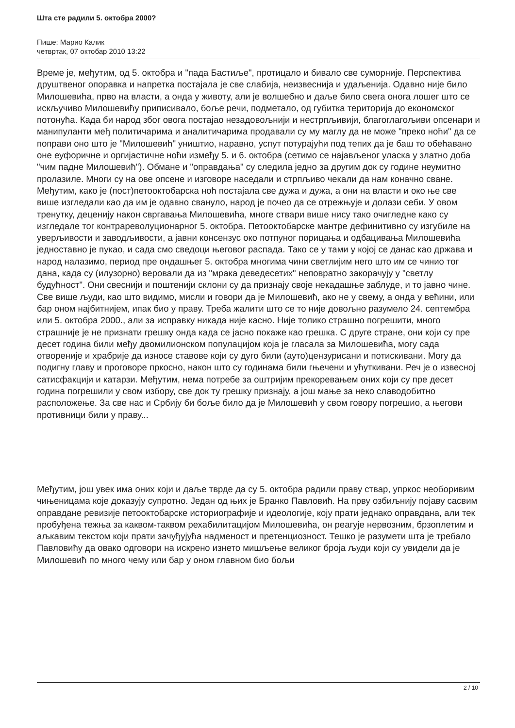Шта сте радили 5. октобра 2000?
Пише: Марио Калик
четвртак, 07 октобар 2010 13:22
Време је, међутим, од 5. октобра и "пада Бастиље", протицало и бивало све суморније. Перспектива друштвеног опоравка и напретка постајала је све слабија, неизвеснија и удаљенија. Одавно није било Милошевића, прво на власти, а онда у животу, али је волшебно и даље било свега онога лошег што се искључиво Милошевићу приписивало, боље речи, подметало, од губитка територија до економског потонућа. Када би народ због овога постајао незадовољнији и нестрпљивији, благоглагољиви опсенари и манипуланти међ политичарима и аналитичарима продавали су му маглу да не може "преко ноћи" да се поправи оно што је "Милошевић" уништио, наравно, успут потурајући под тепих да је баш то обећавано оне еуфоричне и оргијастичне ноћи између 5. и 6. октобра (сетимо се најављеног уласка у златно доба "чим падне Милошевић"). Обмане и "оправдања" су следила једно за другим док су године неумитно пролазиле. Многи су на ове опсене и изговоре наседали и стрпљиво чекали да нам коначно сване. Међутим, како је (пост)петооктобарска ноћ постајала све дужа и дужа, а они на власти и око ње све више изгледали као да им је одавно свануло, народ је почео да се отрежњује и долази себи. У овом тренутку, деценију након свргавања Милошевића, многе ствари више нису тако очигледне како су изгледале тог контрареволуционарног 5. октобра. Петооктобарске мантре дефинитивно су изгубиле на уверљивости и заводљивости, а јавни консензус око потпуног порицања и одбацивања Милошевића једноставно је пукао, и сада смо сведоци његовог распада. Тако се у тами у којој се данас као држава и народ налазимо, период пре ондашњег 5. октобра многима чини светлијим него што им се чинио тог дана, када су (илузорно) веровали да из "мрака деведесетих" неповратно закорачују у "светлу будућност". Они свеснији и поштенији склони су да признају своје некадашње заблуде, и то јавно чине. Све више људи, као што видимо, мисли и говори да је Милошевић, ако не у свему, а онда у већини, или бар оном најбитнијем, ипак био у праву. Треба жалити што се то није довољно разумело 24. септембра или 5. октобра 2000., али за исправку никада није касно. Није толико страшно погрешити, много страшније је не признати грешку онда када се јасно покаже као грешка. С друге стране, они који су пре десет година били међу двомилионском популацијом која је гласала за Милошевића, могу сада отвореније и храбрије да износе ставове који су дуго били (ауто)цензурисани и потискивани. Могу да подигну главу и проговоре пркосно, након што су годинама били гњечени и ућуткивани. Реч је о извесној сатисфакцији и катарзи. Међутим, нема потребе за оштријим прекоревањем оних који су пре десет година погрешили у свом избору, све док ту грешку признају, а још мање за неко славодобитно расположење. За све нас и Србију би боље било да је Милошевић у свом говору погрешио, а његови противници били у праву...
Међутим, још увек има оних који и даље тврде да су 5. октобра радили праву ствар, упркос необоривим чињеницама које доказују супротно. Један од њих је Бранко Павловић. На прву озбиљнију појаву сасвим оправдане ревизије петооктобарске историографије и идеологије, коју прати једнако оправдана, али тек пробуђена тежња за каквом-таквом рехабилитацијом Милошевића, он реагује нервозним, брзоплетим и аљкавим текстом који прати зачуђујућа надменост и претенциозност. Тешко је разумети шта је требало Павловићу да овако одговори на искрено изнето мишљење великог броја људи који су увидели да је Милошевић по много чему или бар у оном главном био бољи
2 / 10